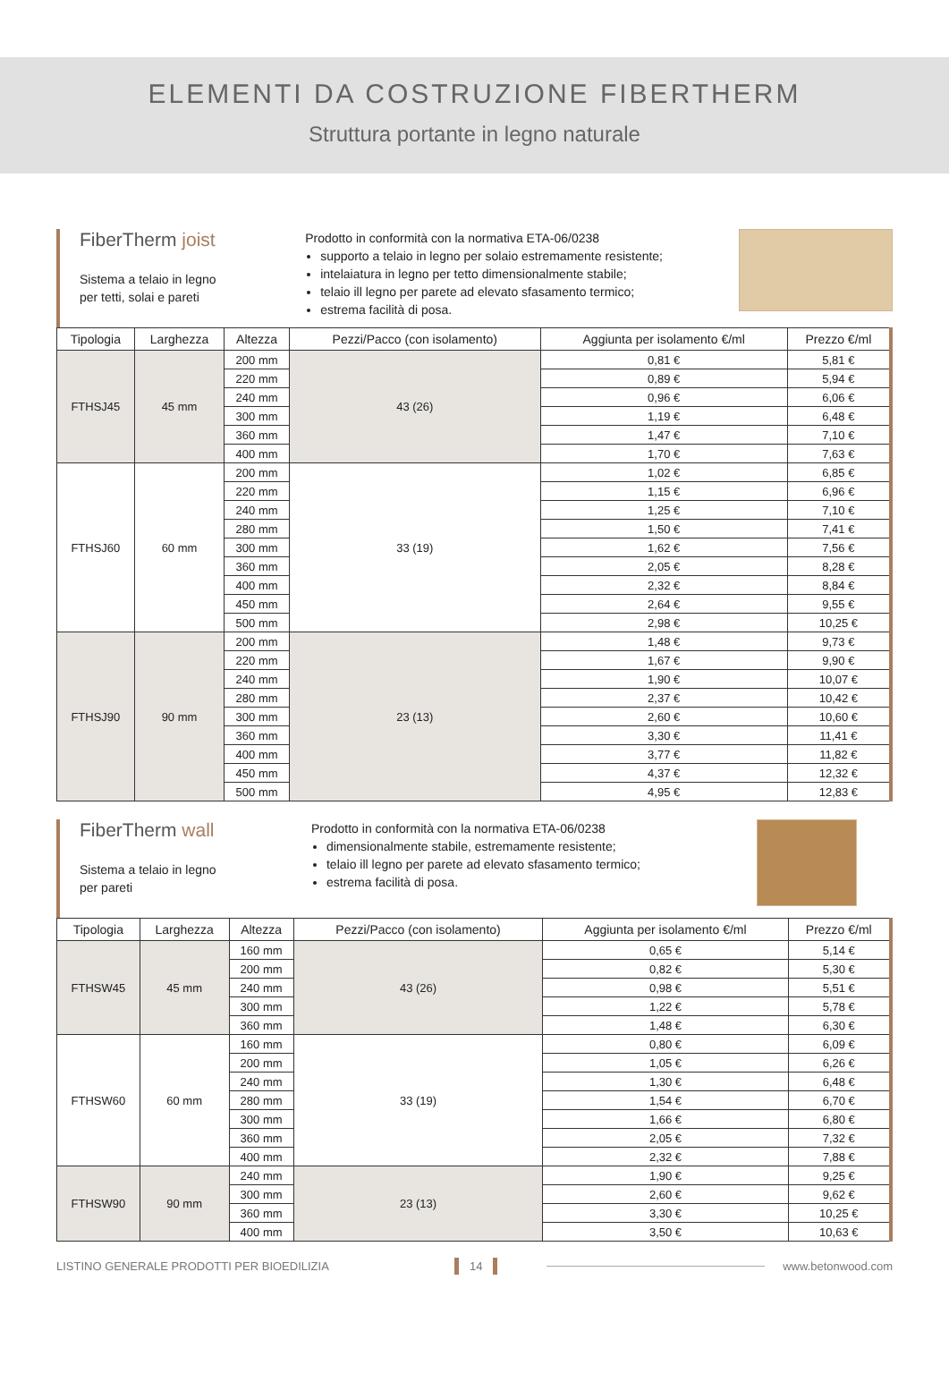ELEMENTI DA COSTRUZIONE FIBERTHERM
Struttura portante in legno naturale
FiberTherm joist
Sistema a telaio in legno
per tetti, solai e pareti
Prodotto in conformità con la normativa ETA-06/0238
supporto a telaio in legno per solaio estremamente resistente;
intelaiatura in legno per tetto dimensionalmente stabile;
telaio ill legno per parete ad elevato sfasamento termico;
estrema facilità di posa.
| Tipologia | Larghezza | Altezza | Pezzi/Pacco (con isolamento) | Aggiunta per isolamento €/ml | Prezzo €/ml |
| --- | --- | --- | --- | --- | --- |
| FTHSJ45 | 45 mm | 200 mm | 43 (26) | 0,81 € | 5,81 € |
| | | 220 mm | | 0,89 € | 5,94 € |
| | | 240 mm | | 0,96 € | 6,06 € |
| | | 300 mm | | 1,19 € | 6,48 € |
| | | 360 mm | | 1,47 € | 7,10 € |
| | | 400 mm | | 1,70 € | 7,63 € |
| FTHSJ60 | 60 mm | 200 mm | 33 (19) | 1,02 € | 6,85 € |
| | | 220 mm | | 1,15 € | 6,96 € |
| | | 240 mm | | 1,25 € | 7,10 € |
| | | 280 mm | | 1,50 € | 7,41 € |
| | | 300 mm | | 1,62 € | 7,56 € |
| | | 360 mm | | 2,05 € | 8,28 € |
| | | 400 mm | | 2,32 € | 8,84 € |
| | | 450 mm | | 2,64 € | 9,55 € |
| | | 500 mm | | 2,98 € | 10,25 € |
| FTHSJ90 | 90 mm | 200 mm | 23 (13) | 1,48 € | 9,73 € |
| | | 220 mm | | 1,67 € | 9,90 € |
| | | 240 mm | | 1,90 € | 10,07 € |
| | | 280 mm | | 2,37 € | 10,42 € |
| | | 300 mm | | 2,60 € | 10,60 € |
| | | 360 mm | | 3,30 € | 11,41 € |
| | | 400 mm | | 3,77 € | 11,82 € |
| | | 450 mm | | 4,37 € | 12,32 € |
| | | 500 mm | | 4,95 € | 12,83 € |
FiberTherm wall
Sistema a telaio in legno
per pareti
Prodotto in conformità con la normativa ETA-06/0238
dimensionalmente stabile, estremamente resistente;
telaio ill legno per parete ad elevato sfasamento termico;
estrema facilità di posa.
| Tipologia | Larghezza | Altezza | Pezzi/Pacco (con isolamento) | Aggiunta per isolamento €/ml | Prezzo €/ml |
| --- | --- | --- | --- | --- | --- |
| FTHSW45 | 45 mm | 160 mm | 43 (26) | 0,65 € | 5,14 € |
| | | 200 mm | | 0,82 € | 5,30 € |
| | | 240 mm | | 0,98 € | 5,51 € |
| | | 300 mm | | 1,22 € | 5,78 € |
| | | 360 mm | | 1,48 € | 6,30 € |
| FTHSW60 | 60 mm | 160 mm | 33 (19) | 0,80 € | 6,09 € |
| | | 200 mm | | 1,05 € | 6,26 € |
| | | 240 mm | | 1,30 € | 6,48 € |
| | | 280 mm | | 1,54 € | 6,70 € |
| | | 300 mm | | 1,66 € | 6,80 € |
| | | 360 mm | | 2,05 € | 7,32 € |
| | | 400 mm | | 2,32 € | 7,88 € |
| FTHSW90 | 90 mm | 240 mm | 23 (13) | 1,90 € | 9,25 € |
| | | 300 mm | | 2,60 € | 9,62 € |
| | | 360 mm | | 3,30 € | 10,25 € |
| | | 400 mm | | 3,50 € | 10,63 € |
LISTINO GENERALE PRODOTTI PER BIOEDILIZIA 14 www.betonwood.com